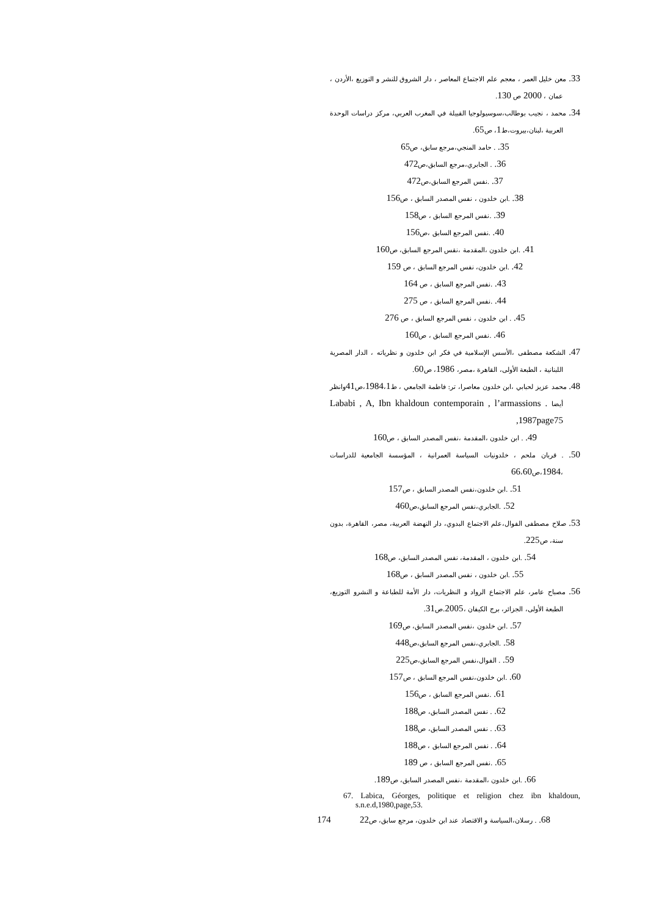33. معن خليل العمر ، معجم علم الاجتماع المعاصر ، دار الشروق للنشر و التوزيع ،الأردن ، عمان ، 2000 ص 130.
34. محمد ، نجيب بوطالب،سوسيولوجيا القبيلة في المغرب العربي، مركز دراسات الوحدة العربية ،لبنان،بيروت،ط1، ص65.
35. . حامد المنجي،مرجع سابق، ص65
36. . الجابري،مرجع السابق،ص472
37. .نفس المرجع السابق،ص472
38. .ابن خلدون ، نفس المصدر السابق ، ص156
39. .نفس المرجع السابق ، ص158
40. .نفس المرجع السابق ،ص156
41. .ابن خلدون ،المقدمة ،نقس المرجع السابق، ص160
42. .ابن خلدون، نفس المرجع السابق ، ص 159
43. .نفس المرجع السابق ، ص 164
44. .نفس المرجع السابق ، ص 275
45. . ابن خلدون ، نفس المرجع السابق ، ص 276
46. .نفس المرجع السابق ، ص160
47. الشكعة مصطفى ،الأسس الإسلامية في فكر ابن خلدون و نظرياته ، الدار المصرية اللبنانية ، الطبعة الأولى، القاهرة ،مصر، 1986، ص60.
48. محمد عزيز لحبابي ،ابن خلدون معاصرا، تر: فاطمة الجامعي ، ط1984،1،ص41وانظر أيضا Lababi , A, Ibn khaldoun contemporain , l’armassions . 1987page75,
49. . ابن خلدون ،المقدمة ،نفس المصدر السابق ، ص160
50. . قربان ملحم ، خلدونيات السياسة العمرانية ، المؤسسة الجامعية للدراسات ،1984،ص66،60
51. .ابن خلدون،نفس المصدر السابق ، ص157
52. .الجابري،نفس المرجع السابق،ص460
53. صلاح مصطفى الفوال،علم الاجتماع البدوي، دار النهضة العربية، مصر، القاهرة، بدون سنة، ص225.
54. .ابن خلدون ، المقدمة، نفس المصدر السابق، ص168
55. .ابن خلدون ، نفس المصدر السابق ، ص168
56. مصباح عامر، علم الاجتماع الرواد و النظريات، دار الأمة للطباعة و النشرو التوزيع، الطبعة الأولى، الجزائر، برج الكيفان ،2005.ص31.
57. .ابن خلدون ،نفس المصدر السابق، ص169
58. .الجابري،نفس المرجع السابق،ص448
59. . الفوال،نفس المرجع السابق،ص225
60. .ابن خلدون،نفس المرجع السابق ، ص157
61. .نفس المرجع السابق ، ص156
62. . نفس المصدر السابق، ص188
63. . نفس المصدر السابق، ص188
64. . نفس المرجع السابق ، ص188
65. .نفس المرجع السابق ، ص 189
66. .ابن خلدون ،المقدمة ،نفس المصدر السابق، ص189.
67. Labica, Géorges, politique et religion chez ibn khaldoun, s.n.e.d,1980,page,53.
68. . رسلان،السياسة و الاقتصاد عند ابن خلدون، مرجع سابق، ص22
174